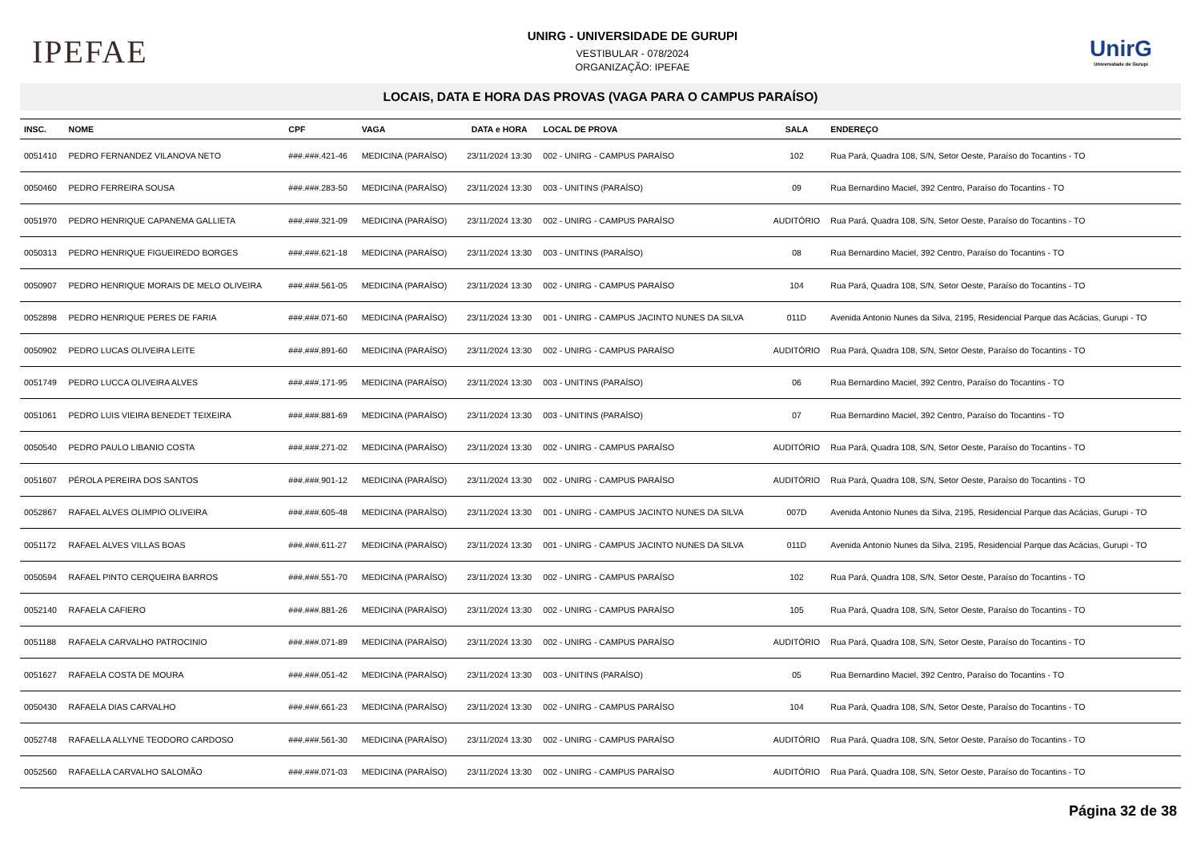IPEFAE
UNIRG - UNIVERSIDADE DE GURUPI
VESTIBULAR - 078/2024
ORGANIZAÇÃO: IPEFAE
UnirG
Universidade de Gurupi
LOCAIS, DATA E HORA DAS PROVAS (VAGA PARA O CAMPUS PARAÍSO)
| INSC. | NOME | CPF | VAGA | DATA e HORA | LOCAL DE PROVA | SALA | ENDEREÇO |
| --- | --- | --- | --- | --- | --- | --- | --- |
| 0051410 | PEDRO FERNANDEZ VILANOVA NETO | ###.###.421-46 | MEDICINA (PARAÍSO) | 23/11/2024 13:30 | 002 - UNIRG - CAMPUS PARAÍSO | 102 | Rua Pará, Quadra 108, S/N, Setor Oeste, Paraíso do Tocantins - TO |
| 0050460 | PEDRO FERREIRA SOUSA | ###.###.283-50 | MEDICINA (PARAÍSO) | 23/11/2024 13:30 | 003 - UNITINS (PARAÍSO) | 09 | Rua Bernardino Maciel, 392 Centro, Paraíso do Tocantins - TO |
| 0051970 | PEDRO HENRIQUE CAPANEMA GALLIETA | ###.###.321-09 | MEDICINA (PARAÍSO) | 23/11/2024 13:30 | 002 - UNIRG - CAMPUS PARAÍSO | AUDITÓRIO | Rua Pará, Quadra 108, S/N, Setor Oeste, Paraíso do Tocantins - TO |
| 0050313 | PEDRO HENRIQUE FIGUEIREDO BORGES | ###.###.621-18 | MEDICINA (PARAÍSO) | 23/11/2024 13:30 | 003 - UNITINS (PARAÍSO) | 08 | Rua Bernardino Maciel, 392 Centro, Paraíso do Tocantins - TO |
| 0050907 | PEDRO HENRIQUE MORAIS DE MELO OLIVEIRA | ###.###.561-05 | MEDICINA (PARAÍSO) | 23/11/2024 13:30 | 002 - UNIRG - CAMPUS PARAÍSO | 104 | Rua Pará, Quadra 108, S/N, Setor Oeste, Paraíso do Tocantins - TO |
| 0052898 | PEDRO HENRIQUE PERES DE FARIA | ###.###.071-60 | MEDICINA (PARAÍSO) | 23/11/2024 13:30 | 001 - UNIRG - CAMPUS JACINTO NUNES DA SILVA | 011D | Avenida Antonio Nunes da Silva, 2195, Residencial Parque das Acácias, Gurupi - TO |
| 0050902 | PEDRO LUCAS OLIVEIRA LEITE | ###.###.891-60 | MEDICINA (PARAÍSO) | 23/11/2024 13:30 | 002 - UNIRG - CAMPUS PARAÍSO | AUDITÓRIO | Rua Pará, Quadra 108, S/N, Setor Oeste, Paraíso do Tocantins - TO |
| 0051749 | PEDRO LUCCA OLIVEIRA ALVES | ###.###.171-95 | MEDICINA (PARAÍSO) | 23/11/2024 13:30 | 003 - UNITINS (PARAÍSO) | 06 | Rua Bernardino Maciel, 392 Centro, Paraíso do Tocantins - TO |
| 0051061 | PEDRO LUIS VIEIRA BENEDET TEIXEIRA | ###.###.881-69 | MEDICINA (PARAÍSO) | 23/11/2024 13:30 | 003 - UNITINS (PARAÍSO) | 07 | Rua Bernardino Maciel, 392 Centro, Paraíso do Tocantins - TO |
| 0050540 | PEDRO PAULO LIBANIO COSTA | ###.###.271-02 | MEDICINA (PARAÍSO) | 23/11/2024 13:30 | 002 - UNIRG - CAMPUS PARAÍSO | AUDITÓRIO | Rua Pará, Quadra 108, S/N, Setor Oeste, Paraíso do Tocantins - TO |
| 0051607 | PÉROLA PEREIRA DOS SANTOS | ###.###.901-12 | MEDICINA (PARAÍSO) | 23/11/2024 13:30 | 002 - UNIRG - CAMPUS PARAÍSO | AUDITÓRIO | Rua Pará, Quadra 108, S/N, Setor Oeste, Paraíso do Tocantins - TO |
| 0052867 | RAFAEL ALVES OLIMPIO OLIVEIRA | ###.###.605-48 | MEDICINA (PARAÍSO) | 23/11/2024 13:30 | 001 - UNIRG - CAMPUS JACINTO NUNES DA SILVA | 007D | Avenida Antonio Nunes da Silva, 2195, Residencial Parque das Acácias, Gurupi - TO |
| 0051172 | RAFAEL ALVES VILLAS BOAS | ###.###.611-27 | MEDICINA (PARAÍSO) | 23/11/2024 13:30 | 001 - UNIRG - CAMPUS JACINTO NUNES DA SILVA | 011D | Avenida Antonio Nunes da Silva, 2195, Residencial Parque das Acácias, Gurupi - TO |
| 0050594 | RAFAEL PINTO CERQUEIRA BARROS | ###.###.551-70 | MEDICINA (PARAÍSO) | 23/11/2024 13:30 | 002 - UNIRG - CAMPUS PARAÍSO | 102 | Rua Pará, Quadra 108, S/N, Setor Oeste, Paraíso do Tocantins - TO |
| 0052140 | RAFAELA CAFIERO | ###.###.881-26 | MEDICINA (PARAÍSO) | 23/11/2024 13:30 | 002 - UNIRG - CAMPUS PARAÍSO | 105 | Rua Pará, Quadra 108, S/N, Setor Oeste, Paraíso do Tocantins - TO |
| 0051188 | RAFAELA CARVALHO PATROCINIO | ###.###.071-89 | MEDICINA (PARAÍSO) | 23/11/2024 13:30 | 002 - UNIRG - CAMPUS PARAÍSO | AUDITÓRIO | Rua Pará, Quadra 108, S/N, Setor Oeste, Paraíso do Tocantins - TO |
| 0051627 | RAFAELA COSTA DE MOURA | ###.###.051-42 | MEDICINA (PARAÍSO) | 23/11/2024 13:30 | 003 - UNITINS (PARAÍSO) | 05 | Rua Bernardino Maciel, 392 Centro, Paraíso do Tocantins - TO |
| 0050430 | RAFAELA DIAS CARVALHO | ###.###.661-23 | MEDICINA (PARAÍSO) | 23/11/2024 13:30 | 002 - UNIRG - CAMPUS PARAÍSO | 104 | Rua Pará, Quadra 108, S/N, Setor Oeste, Paraíso do Tocantins - TO |
| 0052748 | RAFAELLA ALLYNE TEODORO CARDOSO | ###.###.561-30 | MEDICINA (PARAÍSO) | 23/11/2024 13:30 | 002 - UNIRG - CAMPUS PARAÍSO | AUDITÓRIO | Rua Pará, Quadra 108, S/N, Setor Oeste, Paraíso do Tocantins - TO |
| 0052560 | RAFAELLA CARVALHO SALOMÃO | ###.###.071-03 | MEDICINA (PARAÍSO) | 23/11/2024 13:30 | 002 - UNIRG - CAMPUS PARAÍSO | AUDITÓRIO | Rua Pará, Quadra 108, S/N, Setor Oeste, Paraíso do Tocantins - TO |
Página 32 de 38